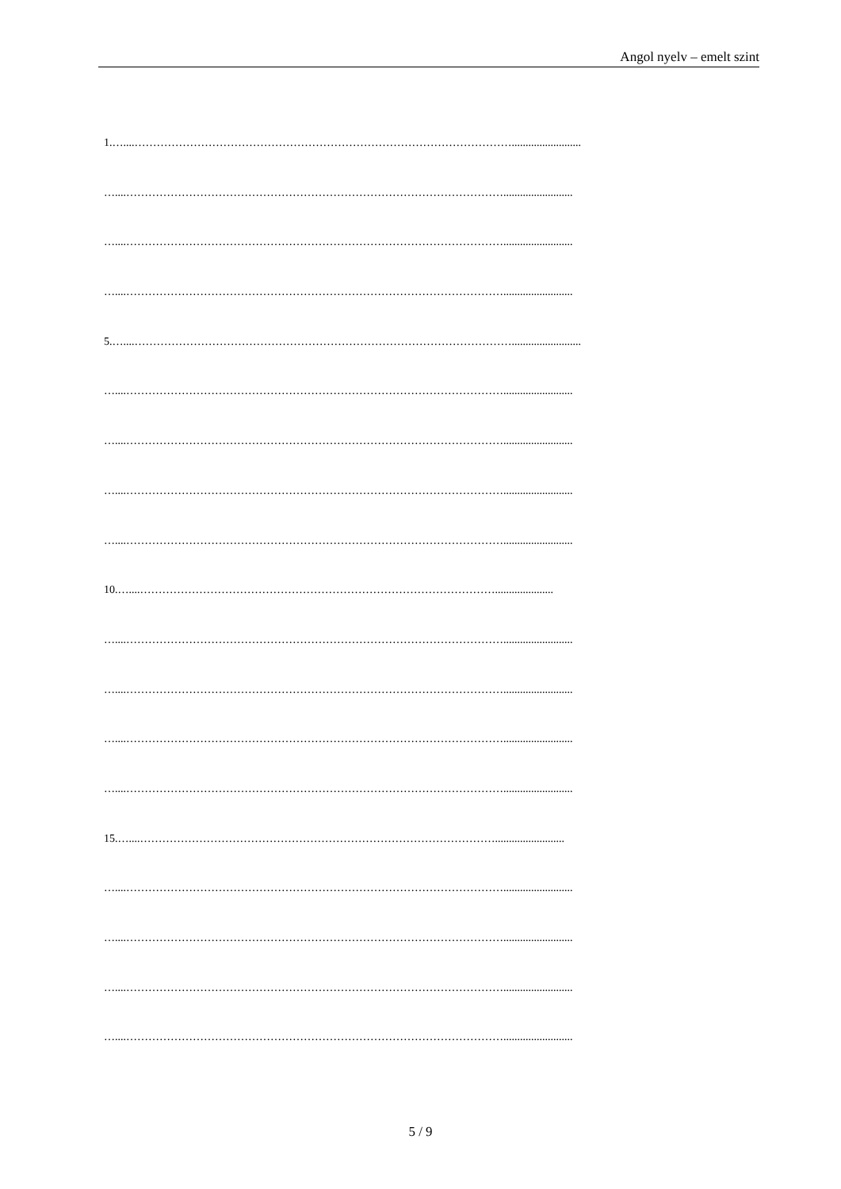Angol nyelv – emelt szint
1.…....………………………………………………………………………………………….........................
…....………………………………………………………………………………………….........................
…....………………………………………………………………………………………….........................
…....………………………………………………………………………………………….........................
5.…....………………………………………………………………………………………….........................
…....………………………………………………………………………………………….........................
…....………………………………………………………………………………………….........................
…....………………………………………………………………………………………….........................
…....………………………………………………………………………………………….........................
10.…....…………………………………………………………………………………….....................
…....………………………………………………………………………………………….........................
…....………………………………………………………………………………………….........................
…....………………………………………………………………………………………….........................
…....………………………………………………………………………………………….........................
15.…....…………………………………………………………………………………….........................
…....………………………………………………………………………………………….........................
…....………………………………………………………………………………………….........................
…....………………………………………………………………………………………….........................
…....………………………………………………………………………………………….........................
5 / 9